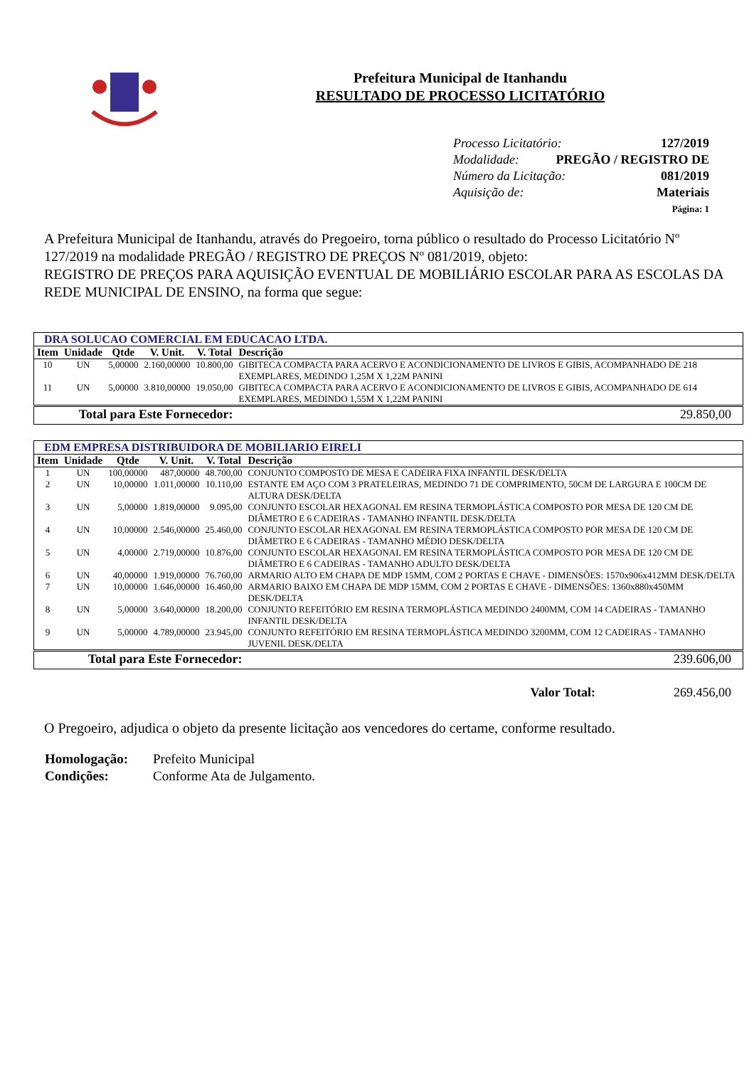Prefeitura Municipal de Itanhandu
RESULTADO DE PROCESSO LICITATÓRIO
Processo Licitatório: 127/2019
Modalidade: PREGÃO / REGISTRO DE
Número da Licitação: 081/2019
Aquisição de: Materiais
Página: 1
A Prefeitura Municipal de Itanhandu, através do Pregoeiro, torna público o resultado do Processo Licitatório Nº 127/2019 na modalidade PREGÃO / REGISTRO DE PREÇOS Nº 081/2019, objeto:
REGISTRO DE PREÇOS PARA AQUISIÇÃO EVENTUAL DE MOBILIÁRIO ESCOLAR PARA AS ESCOLAS DA REDE MUNICIPAL DE ENSINO, na forma que segue:
| DRA SOLUCAO COMERCIAL EM EDUCACAO LTDA. | | | | | |
| --- | --- | --- | --- | --- | --- |
| Item | Unidade | Qtde | V. Unit. | V. Total | Descrição |
| 10 | UN | 5,00000 | 2.160,00000 | 10.800,00 | GIBITECA COMPACTA PARA ACERVO E ACONDICIONAMENTO DE LIVROS E GIBIS, ACOMPANHADO DE 218 EXEMPLARES, MEDINDO 1,25M X 1,22M PANINI |
| 11 | UN | 5,00000 | 3.810,00000 | 19.050,00 | GIBITECA COMPACTA PARA ACERVO E ACONDICIONAMENTO DE LIVROS E GIBIS, ACOMPANHADO DE 614 EXEMPLARES, MEDINDO 1,55M X 1,22M PANINI |
| Total para Este Fornecedor: | | | | | 29.850,00 |
| EDM EMPRESA DISTRIBUIDORA DE MOBILIARIO EIRELI | | | | | |
| --- | --- | --- | --- | --- | --- |
| Item | Unidade | Qtde | V. Unit. | V. Total | Descrição |
| 1 | UN | 100,00000 | 487,00000 | 48.700,00 | CONJUNTO COMPOSTO DE MESA E CADEIRA FIXA INFANTIL DESK/DELTA |
| 2 | UN | 10,00000 | 1.011,00000 | 10.110,00 | ESTANTE EM AÇO COM 3 PRATELEIRAS, MEDINDO 71 DE COMPRIMENTO, 50CM DE LARGURA E 100CM DE ALTURA DESK/DELTA |
| 3 | UN | 5,00000 | 1.819,00000 | 9.095,00 | CONJUNTO ESCOLAR HEXAGONAL EM RESINA TERMOPLÁSTICA COMPOSTO POR MESA DE 120 CM DE DIÂMETRO E 6 CADEIRAS - TAMANHO INFANTIL DESK/DELTA |
| 4 | UN | 10,00000 | 2.546,00000 | 25.460,00 | CONJUNTO ESCOLAR HEXAGONAL EM RESINA TERMOPLÁSTICA COMPOSTO POR MESA DE 120 CM DE DIÂMETRO E 6 CADEIRAS - TAMANHO MÉDIO DESK/DELTA |
| 5 | UN | 4,00000 | 2.719,00000 | 10.876,00 | CONJUNTO ESCOLAR HEXAGONAL EM RESINA TERMOPLÁSTICA COMPOSTO POR MESA DE 120 CM DE DIÂMETRO E 6 CADEIRAS - TAMANHO ADULTO DESK/DELTA |
| 6 | UN | 40,00000 | 1.919,00000 | 76.760,00 | ARMARIO ALTO EM CHAPA DE MDP 15MM, COM 2 PORTAS E CHAVE - DIMENSÕES: 1570x906x412MM DESK/DELTA |
| 7 | UN | 10,00000 | 1.646,00000 | 16.460,00 | ARMARIO BAIXO EM CHAPA DE MDP 15MM, COM 2 PORTAS E CHAVE - DIMENSÕES: 1360x880x450MM DESK/DELTA |
| 8 | UN | 5,00000 | 3.640,00000 | 18.200,00 | CONJUNTO REFEITÓRIO EM RESINA TERMOPLÁSTICA MEDINDO 2400MM, COM 14 CADEIRAS - TAMANHO INFANTIL DESK/DELTA |
| 9 | UN | 5,00000 | 4.789,00000 | 23.945,00 | CONJUNTO REFEITÓRIO EM RESINA TERMOPLÁSTICA MEDINDO 3200MM, COM 12 CADEIRAS - TAMANHO JUVENIL DESK/DELTA |
| Total para Este Fornecedor: | | | | | 239.606,00 |
Valor Total: 269.456,00
O Pregoeiro, adjudica o objeto da presente licitação aos vencedores do certame, conforme resultado.
| Homologação: | Prefeito Municipal |
| Condições: | Conforme Ata de Julgamento. |